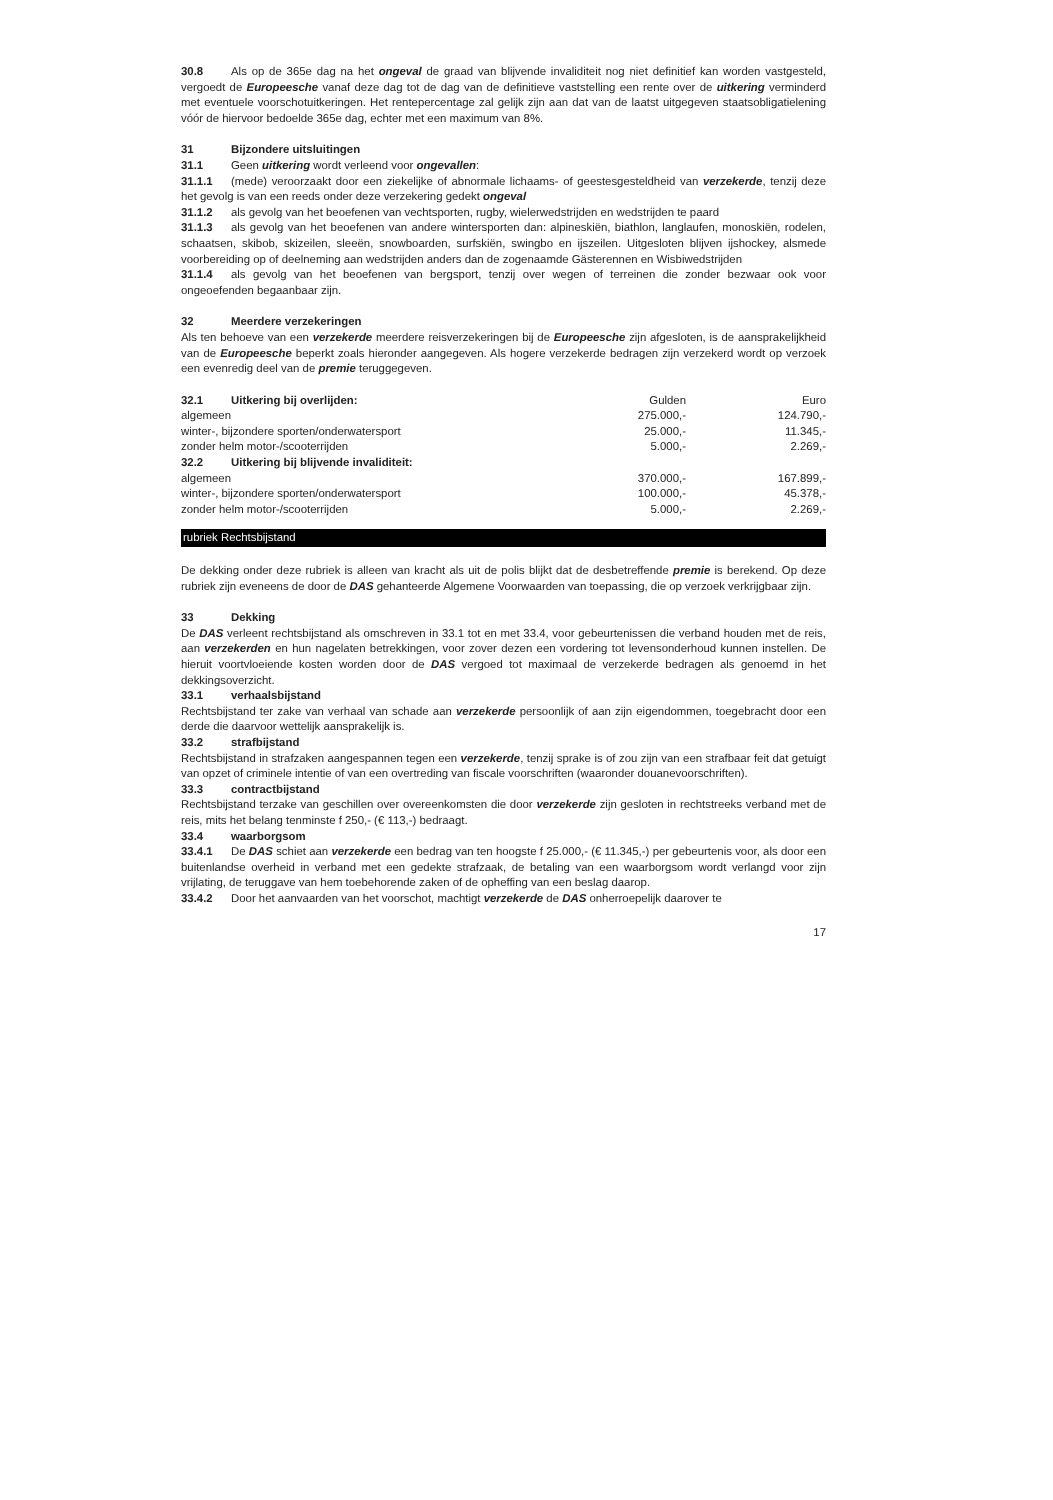30.8 Als op de 365e dag na het ongeval de graad van blijvende invaliditeit nog niet definitief kan worden vastgesteld, vergoedt de Europeesche vanaf deze dag tot de dag van de definitieve vaststelling een rente over de uitkering verminderd met eventuele voorschotuitkeringen. Het rentepercentage zal gelijk zijn aan dat van de laatst uitgegeven staatsobligatielening vóór de hiervoor bedoelde 365e dag, echter met een maximum van 8%.
31 Bijzondere uitsluitingen
31.1 Geen uitkering wordt verleend voor ongevallen:
31.1.1 (mede) veroorzaakt door een ziekelijke of abnormale lichaams- of geestesgesteldheid van verzekerde, tenzij deze het gevolg is van een reeds onder deze verzekering gedekt ongeval
31.1.2 als gevolg van het beoefenen van vechtsporten, rugby, wielerwedstrijden en wedstrijden te paard
31.1.3 als gevolg van het beoefenen van andere wintersporten dan: alpineskiën, biathlon, langlaufen, monoskiën, rodelen, schaatsen, skibob, skizeilen, sleeën, snowboarden, surfskiën, swingbo en ijszeilen. Uitgesloten blijven ijshockey, alsmede voorbereiding op of deelneming aan wedstrijden anders dan de zogenaamde Gästerennen en Wisbiwedstrijden
31.1.4 als gevolg van het beoefenen van bergsport, tenzij over wegen of terreinen die zonder bezwaar ook voor ongeoefenden begaanbaar zijn.
32 Meerdere verzekeringen
Als ten behoeve van een verzekerde meerdere reisverzekeringen bij de Europeesche zijn afgesloten, is de aansprakelijkheid van de Europeesche beperkt zoals hieronder aangegeven. Als hogere verzekerde bedragen zijn verzekerd wordt op verzoek een evenredig deel van de premie teruggegeven.
| 32.1 Uitkering bij overlijden: | Gulden | Euro |
| --- | --- | --- |
| algemeen | 275.000,- | 124.790,- |
| winter-, bijzondere sporten/onderwatersport | 25.000,- | 11.345,- |
| zonder helm motor-/scooterrijden | 5.000,- | 2.269,- |
| 32.2 Uitkering bij blijvende invaliditeit: | | |
| algemeen | 370.000,- | 167.899,- |
| winter-, bijzondere sporten/onderwatersport | 100.000,- | 45.378,- |
| zonder helm motor-/scooterrijden | 5.000,- | 2.269,- |
rubriek Rechtsbijstand
De dekking onder deze rubriek is alleen van kracht als uit de polis blijkt dat de desbetreffende premie is berekend. Op deze rubriek zijn eveneens de door de DAS gehanteerde Algemene Voorwaarden van toepassing, die op verzoek verkrijgbaar zijn.
33 Dekking
De DAS verleent rechtsbijstand als omschreven in 33.1 tot en met 33.4, voor gebeurtenissen die verband houden met de reis, aan verzekerden en hun nagelaten betrekkingen, voor zover dezen een vordering tot levensonderhoud kunnen instellen. De hieruit voortvloeiende kosten worden door de DAS vergoed tot maximaal de verzekerde bedragen als genoemd in het dekkingsoverzicht.
33.1 verhaalsbijstand
Rechtsbijstand ter zake van verhaal van schade aan verzekerde persoonlijk of aan zijn eigendommen, toegebracht door een derde die daarvoor wettelijk aansprakelijk is.
33.2 strafbijstand
Rechtsbijstand in strafzaken aangespannen tegen een verzekerde, tenzij sprake is of zou zijn van een strafbaar feit dat getuigt van opzet of criminele intentie of van een overtreding van fiscale voorschriften (waaronder douanevoorschriften).
33.3 contractbijstand
Rechtsbijstand terzake van geschillen over overeenkomsten die door verzekerde zijn gesloten in rechtstreeks verband met de reis, mits het belang tenminste f 250,- (€ 113,-) bedraagt.
33.4 waarborgsom
33.4.1 De DAS schiet aan verzekerde een bedrag van ten hoogste f 25.000,- (€ 11.345,-) per gebeurtenis voor, als door een buitenlandse overheid in verband met een gedekte strafzaak, de betaling van een waarborgsom wordt verlangd voor zijn vrijlating, de teruggave van hem toebehorende zaken of de opheffing van een beslag daarop.
33.4.2 Door het aanvaarden van het voorschot, machtigt verzekerde de DAS onherroepelijk daarover te
17